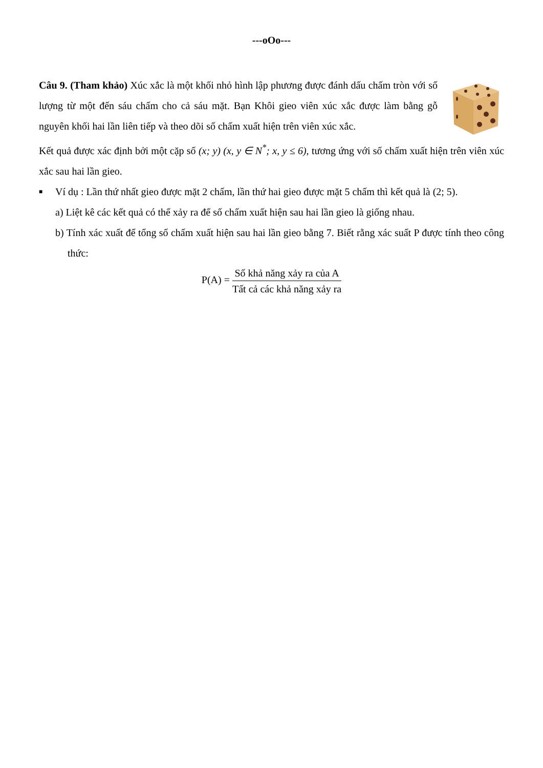---oOo---
Câu 9. (Tham khảo) Xúc xắc là một khối nhỏ hình lập phương được đánh dấu chấm tròn với số lượng từ một đến sáu chấm cho cả sáu mặt. Bạn Khôi gieo viên xúc xắc được làm bằng gỗ nguyên khối hai lần liên tiếp và theo dõi số chấm xuất hiện trên viên xúc xắc.
Kết quả được xác định bởi một cặp số (x; y) (x, y ∈ N<sup>*</sup>; x, y ≤ 6), tương ứng với số chấm xuất hiện trên viên xúc xắc sau hai lần gieo.
■
Ví dụ : Lần thứ nhất gieo được mặt 2 chấm, lần thứ hai gieo được mặt 5 chấm thì kết quả là (2; 5).
a) Liệt kê các kết quả có thể xảy ra để số chấm xuất hiện sau hai lần gieo là giống nhau.
b) Tính xác xuất để tổng số chấm xuất hiện sau hai lần gieo bằng 7. Biết rằng xác suất P được tính theo công thức:
P(A) = Số khả năng xảy ra của A Tất cả các khả năng xảy ra